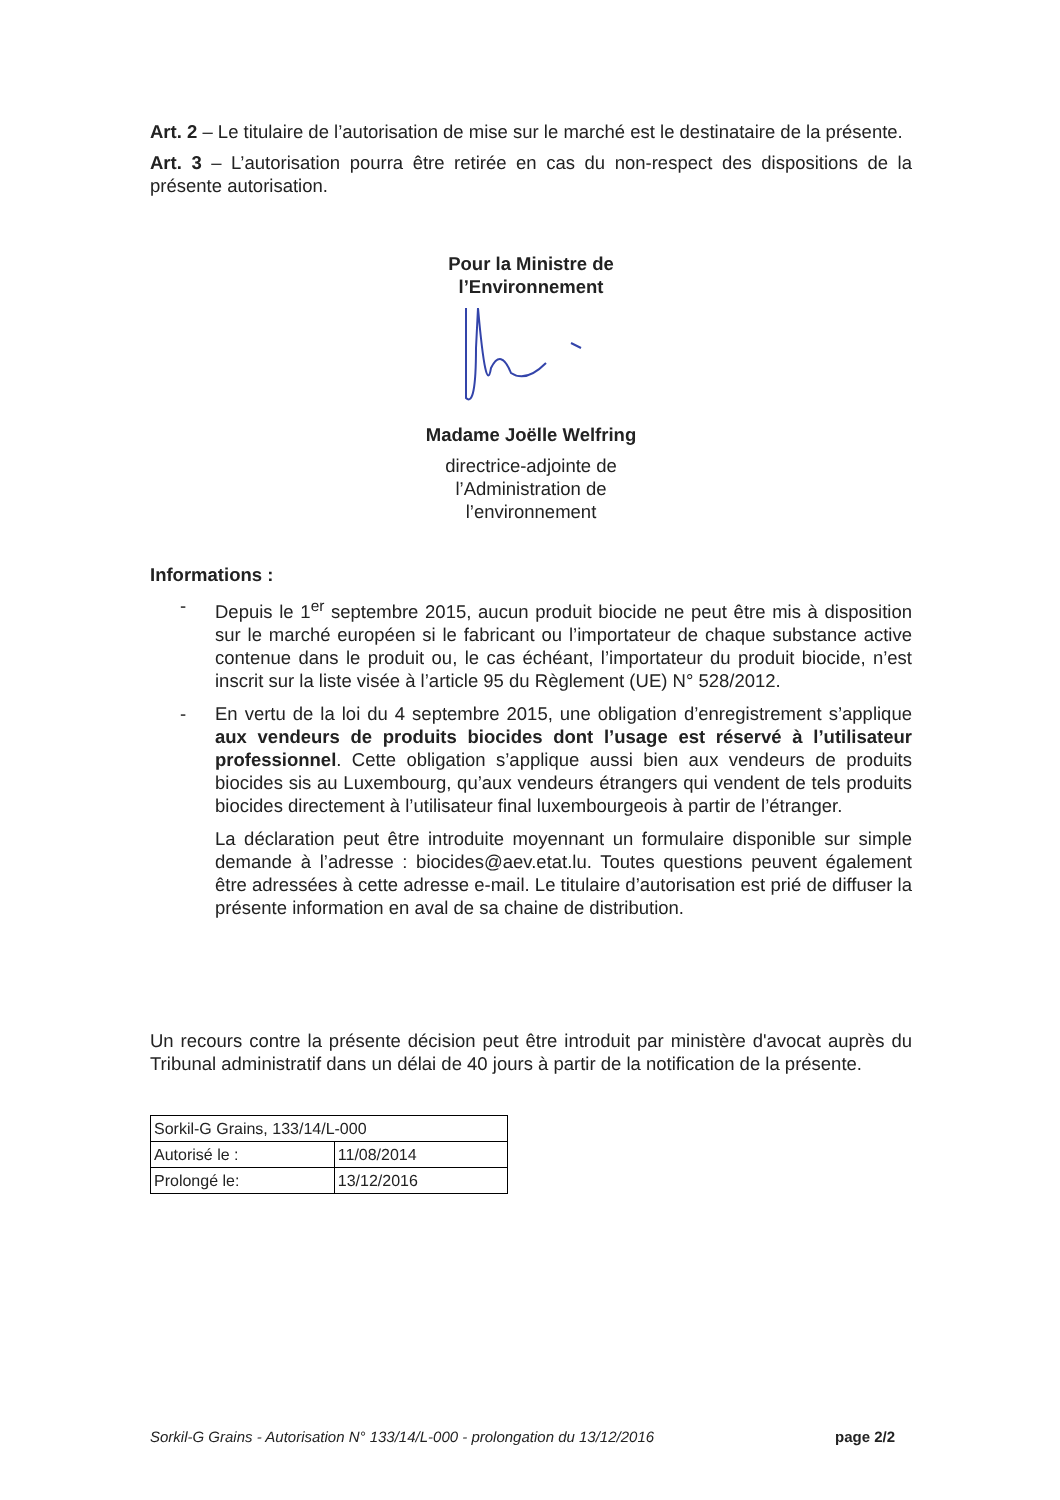Art. 2 – Le titulaire de l’autorisation de mise sur le marché est le destinataire de la présente.
Art. 3 – L’autorisation pourra être retirée en cas du non-respect des dispositions de la présente autorisation.
Pour la Ministre de
l’Environnement
Madame Joëlle Welfring
directrice-adjointe de
l’Administration de
l’environnement
Informations :
- Depuis le 1<sup>er</sup> septembre 2015, aucun produit biocide ne peut être mis à disposition sur le marché européen si le fabricant ou l’importateur de chaque substance active contenue dans le produit ou, le cas échéant, l’importateur du produit biocide, n’est inscrit sur la liste visée à l’article 95 du Règlement (UE) N° 528/2012.
- En vertu de la loi du 4 septembre 2015, une obligation d’enregistrement s’applique aux vendeurs de produits biocides dont l’usage est réservé à l’utilisateur professionnel. Cette obligation s’applique aussi bien aux vendeurs de produits biocides sis au Luxembourg, qu’aux vendeurs étrangers qui vendent de tels produits biocides directement à l’utilisateur final luxembourgeois à partir de l’étranger.
La déclaration peut être introduite moyennant un formulaire disponible sur simple demande à l’adresse : biocides@aev.etat.lu. Toutes questions peuvent également être adressées à cette adresse e-mail. Le titulaire d’autorisation est prié de diffuser la présente information en aval de sa chaine de distribution.
Un recours contre la présente décision peut être introduit par ministère d'avocat auprès du Tribunal administratif dans un délai de 40 jours à partir de la notification de la présente.
| Sorkil-G Grains, 133/14/L-000 | |
| Autorisé le : | 11/08/2014 |
| Prolongé le: | 13/12/2016 |
Sorkil-G Grains - Autorisation N° 133/14/L-000 - prolongation du 13/12/2016 page 2/2